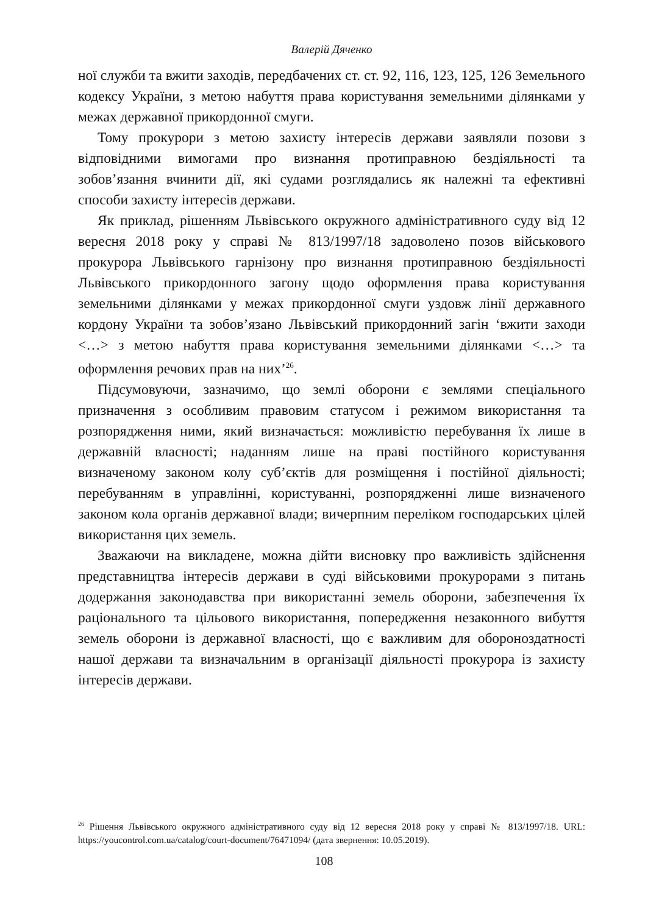Валерій Дяченко
ної служби та вжити заходів, передбачених ст. ст. 92, 116, 123, 125, 126 Земельного кодексу України, з метою набуття права користування земельними ділянками у межах державної прикордонної смуги.
Тому прокурори з метою захисту інтересів держави заявляли позови з відповідними вимогами про визнання протиправною бездіяльності та зобов’язання вчинити дії, які судами розглядались як належні та ефективні способи захисту інтересів держави.
Як приклад, рішенням Львівського окружного адміністративного суду від 12 вересня 2018 року у справі № 813/1997/18 задоволено позов військового прокурора Львівського гарнізону про визнання протиправною бездіяльності Львівського прикордонного загону щодо оформлення права користування земельними ділянками у межах прикордонної смуги уздовж лінії державного кордону України та зобов’язано Львівський прикордонний загін ‘вжити заходи <…> з метою набуття права користування земельними ділянками <…> та оформлення речових прав на них’<sup>26</sup>.
Підсумовуючи, зазначимо, що землі оборони є землями спеціального призначення з особливим правовим статусом і режимом використання та розпорядження ними, який визначається: можливістю перебування їх лише в державній власності; наданням лише на праві постійного користування визначеному законом колу суб’єктів для розміщення і постійної діяльності; перебуванням в управлінні, користуванні, розпорядженні лише визначеного законом кола органів державної влади; вичерпним переліком господарських цілей використання цих земель.
Зважаючи на викладене, можна дійти висновку про важливість здійснення представництва інтересів держави в суді військовими прокурорами з питань додержання законодавства при використанні земель оборони, забезпечення їх раціонального та цільового використання, попередження незаконного вибуття земель оборони із державної власності, що є важливим для обороноздатності нашої держави та визначальним в організації діяльності прокурора із захисту інтересів держави.
<sup>26</sup> Рішення Львівського окружного адміністративного суду від 12 вересня 2018 року у справі № 813/1997/18. URL: https://youcontrol.com.ua/catalog/court-document/76471094/ (дата звернення: 10.05.2019).
108